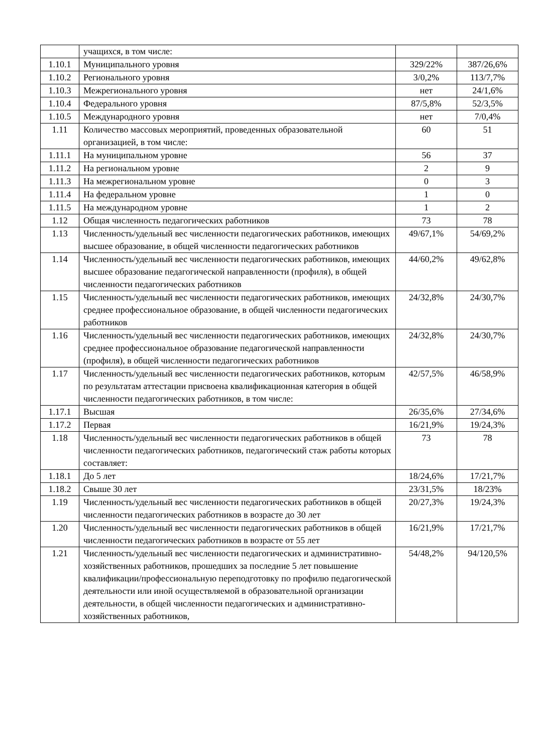| | учащихся, в том числе: | | |
| 1.10.1 | Муниципального уровня | 329/22% | 387/26,6% |
| 1.10.2 | Регионального уровня | 3/0,2% | 113/7,7% |
| 1.10.3 | Межрегионального уровня | нет | 24/1,6% |
| 1.10.4 | Федерального уровня | 87/5,8% | 52/3,5% |
| 1.10.5 | Международного уровня | нет | 7/0,4% |
| 1.11 | Количество массовых мероприятий, проведенных образовательной организацией, в том числе: | 60 | 51 |
| 1.11.1 | На муниципальном уровне | 56 | 37 |
| 1.11.2 | На региональном уровне | 2 | 9 |
| 1.11.3 | На межрегиональном уровне | 0 | 3 |
| 1.11.4 | На федеральном уровне | 1 | 0 |
| 1.11.5 | На международном уровне | 1 | 2 |
| 1.12 | Общая численность педагогических работников | 73 | 78 |
| 1.13 | Численность/удельный вес численности педагогических работников, имеющих высшее образование, в общей численности педагогических работников | 49/67,1% | 54/69,2% |
| 1.14 | Численность/удельный вес численности педагогических работников, имеющих высшее образование педагогической направленности (профиля), в общей численности педагогических работников | 44/60,2% | 49/62,8% |
| 1.15 | Численность/удельный вес численности педагогических работников, имеющих среднее профессиональное образование, в общей численности педагогических работников | 24/32,8% | 24/30,7% |
| 1.16 | Численность/удельный вес численности педагогических работников, имеющих среднее профессиональное образование педагогической направленности (профиля), в общей численности педагогических работников | 24/32,8% | 24/30,7% |
| 1.17 | Численность/удельный вес численности педагогических работников, которым по результатам аттестации присвоена квалификационная категория в общей численности педагогических работников, в том числе: | 42/57,5% | 46/58,9% |
| 1.17.1 | Высшая | 26/35,6% | 27/34,6% |
| 1.17.2 | Первая | 16/21,9% | 19/24,3% |
| 1.18 | Численность/удельный вес численности педагогических работников в общей численности педагогических работников, педагогический стаж работы которых составляет: | 73 | 78 |
| 1.18.1 | До 5 лет | 18/24,6% | 17/21,7% |
| 1.18.2 | Свыше 30 лет | 23/31,5% | 18/23% |
| 1.19 | Численность/удельный вес численности педагогических работников в общей численности педагогических работников в возрасте до 30 лет | 20/27,3% | 19/24,3% |
| 1.20 | Численность/удельный вес численности педагогических работников в общей численности педагогических работников в возрасте от 55 лет | 16/21,9% | 17/21,7% |
| 1.21 | Численность/удельный вес численности педагогических и административно-хозяйственных работников, прошедших за последние 5 лет повышение квалификации/профессиональную переподготовку по профилю педагогической деятельности или иной осуществляемой в образовательной организации деятельности, в общей численности педагогических и административно-хозяйственных работников, | 54/48,2% | 94/120,5% |